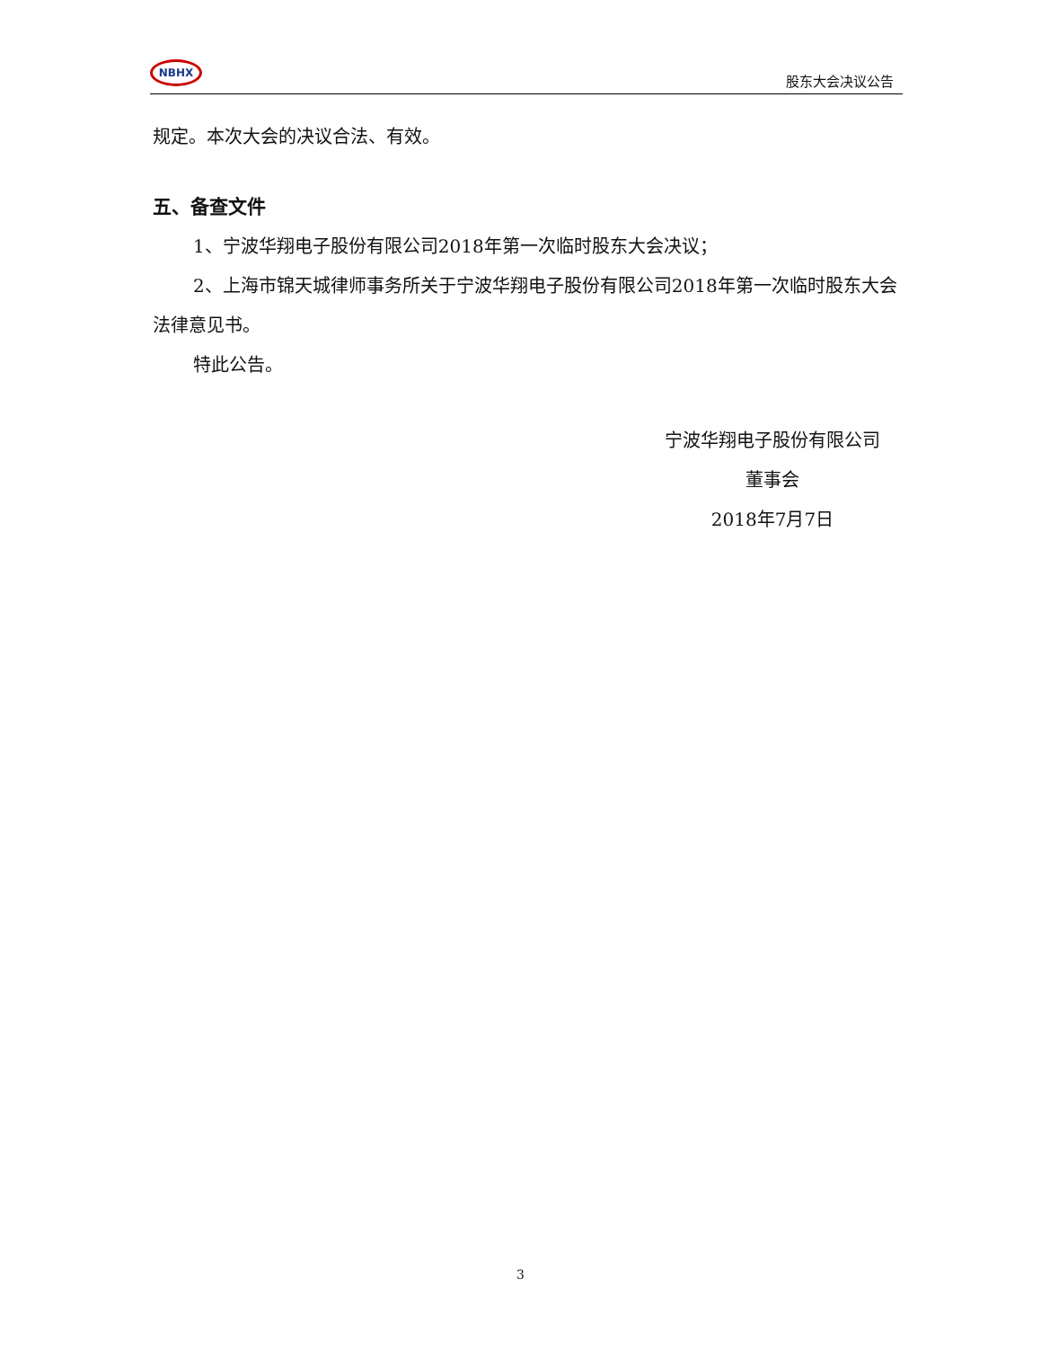NBHX
股东大会决议公告
规定。本次大会的决议合法、有效。
五、备查文件
1、宁波华翔电子股份有限公司2018年第一次临时股东大会决议；
2、上海市锦天城律师事务所关于宁波华翔电子股份有限公司2018年第一次临时股东大会法律意见书。
特此公告。
宁波华翔电子股份有限公司
董事会
2018年7月7日
3